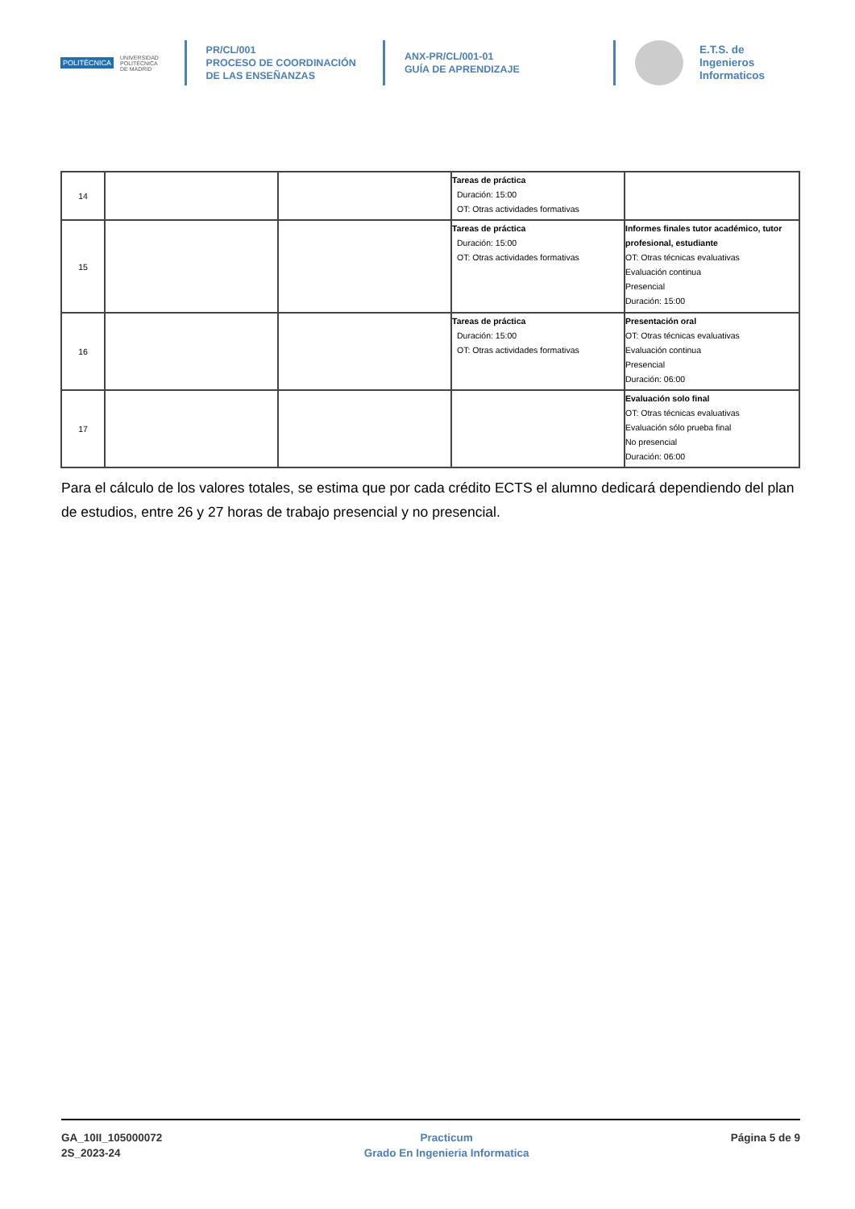POLITÉCNICA
UNIVERSIDAD
POLITÉCNICA
DE MADRID
PR/CL/001
PROCESO DE COORDINACIÓN DE LAS ENSEÑANZAS
ANX-PR/CL/001-01
GUÍA DE APRENDIZAJE
E.T.S. de Ingenieros
Informaticos
| 14 | | | Tareas de práctica Duración: 15:00 OT: Otras actividades formativas | |
| 15 | | | Tareas de práctica Duración: 15:00 OT: Otras actividades formativas | Informes finales tutor académico, tutor profesional, estudiante OT: Otras técnicas evaluativas Evaluación continua Presencial Duración: 15:00 |
| 16 | | | Tareas de práctica Duración: 15:00 OT: Otras actividades formativas | Presentación oral OT: Otras técnicas evaluativas Evaluación continua Presencial Duración: 06:00 |
| 17 | | | | Evaluación solo final OT: Otras técnicas evaluativas Evaluación sólo prueba final No presencial Duración: 06:00 |
Para el cálculo de los valores totales, se estima que por cada crédito ECTS el alumno dedicará dependiendo del plan de estudios, entre 26 y 27 horas de trabajo presencial y no presencial.
GA_10II_105000072
2S_2023-24
Practicum
Grado En Ingenieria Informatica
Página 5 de 9